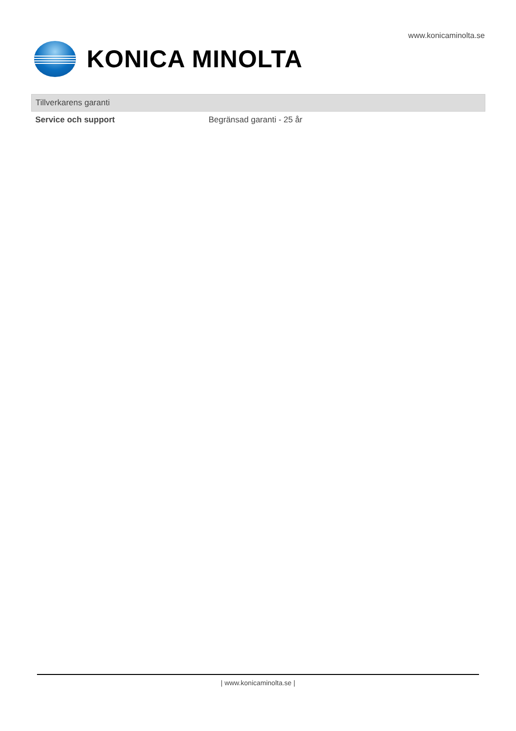www.konicaminolta.se
KONICA MINOLTA
| Tillverkarens garanti | |
| --- | --- |
| Service och support | Begränsad garanti - 25 år |
| www.konicaminolta.se |